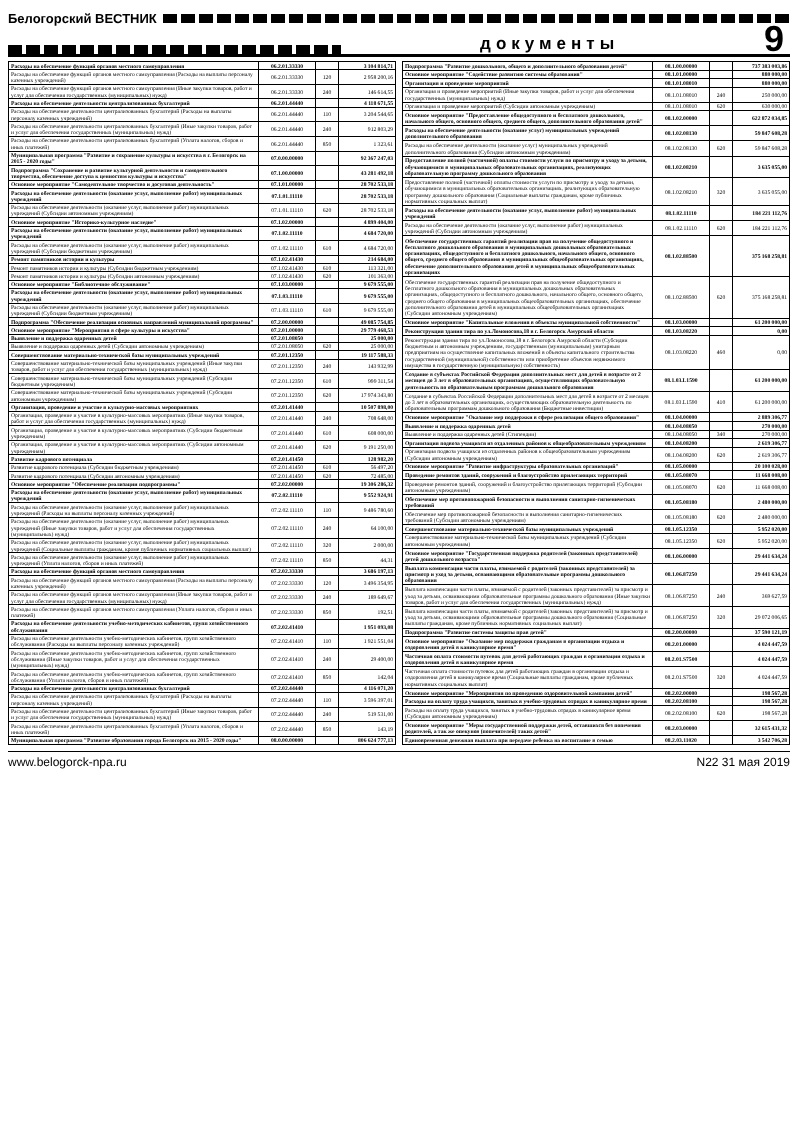Белогорский ВЕСТНИК
документы 9
| Расходы на обеспечение функций органов местного самоуправления | 06.2.01.33330 | | 3 104 814,71 |
| Расходы на обеспечение функций органов местного самоуправления (Расходы на выплаты персоналу казенных учреждений) | 06.2.01.33330 | 120 | 2 958 200,16 |
| Расходы на обеспечение функций органов местного самоуправления (Иные закупки товаров, работ и услуг для обеспечения государственных (муниципальных) нужд) | 06.2.01.33330 | 240 | 146 614,55 |
| Расходы на обеспечение деятельности централизованных бухгалтерий | 06.2.01.44440 | | 4 118 671,55 |
| Расходы на обеспечение деятельности централизованных бухгалтерий (Расходы на выплаты персоналу казенных учреждений) | 06.2.01.44440 | 110 | 3 204 544,65 |
| Расходы на обеспечение деятельности централизованных бухгалтерий (Иные закупки товаров, работ и услуг для обеспечения государственных (муниципальных) нужд) | 06.2.01.44440 | 240 | 912 803,29 |
| Расходы на обеспечение деятельности централизованных бухгалтерий (Уплата налогов, сборов и иных платежей) | 06.2.01.44440 | 850 | 1 323,61 |
| Муниципальная программа "Развитие и сохранение культуры и искусства в г. Белогорск на 2015 - 2020 годы" | 07.0.00.00000 | | 92 367 247,03 |
| Подпрограмма "Сохранение и развитие культурной деятельности и самодеятельного творчества, обеспечение доступа к ценностям культуры и искусства" | 07.1.00.00000 | | 43 281 492,18 |
| Основное мероприятие "Самодеятельное творчество и досуговая деятельность" | 07.1.01.00000 | | 28 702 533,18 |
| Расходы на обеспечение деятельности (оказание услуг, выполнение работ) муниципальных учреждений | 07.1.01.11110 | | 28 702 533,18 |
| Расходы на обеспечение деятельности (оказание услуг, выполнение работ) муниципальных учреждений (Субсидии автономным учреждениям) | 07.1.01.11110 | 620 | 28 702 533,18 |
| Основное мероприятие "Историко-культурное наследие" | 07.1.02.00000 | | 4 899 404,00 |
| Расходы на обеспечение деятельности (оказание услуг, выполнение работ) муниципальных учреждений | 07.1.02.11110 | | 4 684 720,00 |
| Расходы на обеспечение деятельности (оказание услуг, выполнение работ) муниципальных учреждений (Субсидии бюджетным учреждениям) | 07.1.02.11110 | 610 | 4 684 720,00 |
| Ремонт памятников истории и культуры | 07.1.02.41430 | | 214 684,00 |
| Ремонт памятников истории и культуры (Субсидии бюджетным учреждениям) | 07.1.02.41430 | 610 | 113 321,00 |
| Ремонт памятников истории и культуры (Субсидии автономным учреждениям) | 07.1.02.41430 | 620 | 101 363,00 |
| Основное мероприятие "Библиотечное обслуживание" | 07.1.03.00000 | | 9 679 555,00 |
| Расходы на обеспечение деятельности (оказание услуг, выполнение работ) муниципальных учреждений | 07.1.03.11110 | | 9 679 555,00 |
| Расходы на обеспечение деятельности (оказание услуг, выполнение работ) муниципальных учреждений (Субсидии бюджетным учреждениям) | 07.1.03.11110 | 610 | 9 679 555,00 |
| Подпрограмма "Обеспечение реализации основных направлений муниципальной программы" | 07.2.00.00000 | | 49 085 754,85 |
| Основное мероприятие "Мероприятия в сфере культуры и искусства" | 07.2.01.00000 | | 29 779 468,53 |
| Выявление и поддержка одаренных детей | 07.2.01.08050 | | 25 000,00 |
| Выявление и поддержка одаренных детей (Субсидии автономным учреждениям) | 07.2.01.08050 | 620 | 25 000,00 |
| Совершенствование материально-технической базы муниципальных учреждений | 07.2.01.12350 | | 19 117 588,33 |
| Совершенствование материально-технической базы муниципальных учреждений (Иные закупки товаров, работ и услуг для обеспечения государственных (муниципальных) нужд) | 07.2.01.12350 | 240 | 143 932,99 |
| Совершенствование материально-технической базы муниципальных учреждений (Субсидии бюджетным учреждениям) | 07.2.01.12350 | 610 | 999 311,54 |
| Совершенствование материально-технической базы муниципальных учреждений (Субсидии автономным учреждениям) | 07.2.01.12350 | 620 | 17 974 343,80 |
| Организация, проведение и участие в культурно-массовых мероприятиях | 07.2.01.41440 | | 10 507 898,00 |
| Организация, проведение и участие в культурно-массовых мероприятиях (Иные закупки товаров, работ и услуг для обеспечения государственных (муниципальных) нужд) | 07.2.01.41440 | 240 | 708 648,00 |
| Организация, проведение и участие в культурно-массовых мероприятиях (Субсидии бюджетным учреждениям) | 07.2.01.41440 | 610 | 608 000,00 |
| Организация, проведение и участие в культурно-массовых мероприятиях (Субсидии автономным учреждениям) | 07.2.01.41440 | 620 | 9 191 250,00 |
| Развитие кадрового потенциала | 07.2.01.41450 | | 128 982,20 |
| Развитие кадрового потенциала (Субсидии бюджетным учреждениям) | 07.2.01.41450 | 610 | 56 497,20 |
| Развитие кадрового потенциала (Субсидии автономным учреждениям) | 07.2.01.41450 | 620 | 72 485,00 |
| Основное мероприятие "Обеспечение реализации подпрограммы" | 07.2.02.00000 | | 19 306 286,32 |
| Расходы на обеспечение деятельности (оказание услуг, выполнение работ) муниципальных учреждений | 07.2.02.11110 | | 9 552 924,91 |
| Расходы на обеспечение деятельности (оказание услуг, выполнение работ) муниципальных учреждений (Расходы на выплаты персоналу казенных учреждений) | 07.2.02.11110 | 110 | 9 486 780,60 |
| Расходы на обеспечение деятельности (оказание услуг, выполнение работ) муниципальных учреждений (Иные закупки товаров, работ и услуг для обеспечения государственных (муниципальных) нужд) | 07.2.02.11110 | 240 | 64 100,00 |
| Расходы на обеспечение деятельности (оказание услуг, выполнение работ) муниципальных учреждений (Социальные выплаты гражданам, кроме публичных нормативных социальных выплат) | 07.2.02.11110 | 320 | 2 000,00 |
| Расходы на обеспечение деятельности (оказание услуг, выполнение работ) муниципальных учреждений (Уплата налогов, сборов и иных платежей) | 07.2.02.11110 | 850 | 44,31 |
| Расходы на обеспечение функций органов местного самоуправления | 07.2.02.33330 | | 3 686 197,13 |
| Расходы на обеспечение функций органов местного самоуправления (Расходы на выплаты персоналу казенных учреждений) | 07.2.02.33330 | 120 | 3 496 354,95 |
| Расходы на обеспечение функций органов местного самоуправления (Иные закупки товаров, работ и услуг для обеспечения государственных (муниципальных) нужд) | 07.2.02.33330 | 240 | 189 649,67 |
| Расходы на обеспечение функций органов местного самоуправления (Уплата налогов, сборов и иных платежей) | 07.2.02.33330 | 850 | 192,51 |
| Расходы на обеспечение деятельности учебно-методических кабинетов, групп хозяйственного обслуживания | 07.2.02.41410 | | 1 951 093,08 |
| Расходы на обеспечение деятельности учебно-методических кабинетов, групп хозяйственного обслуживания (Расходы на выплаты персоналу казенных учреждений) | 07.2.02.41410 | 110 | 1 921 551,04 |
| Расходы на обеспечение деятельности учебно-методических кабинетов, групп хозяйственного обслуживания (Иные закупки товаров, работ и услуг для обеспечения государственных (муниципальных) нужд) | 07.2.02.41410 | 240 | 29 400,00 |
| Расходы на обеспечение деятельности учебно-методических кабинетов, групп хозяйственного обслуживания (Уплата налогов, сборов и иных платежей) | 07.2.02.41410 | 850 | 142,04 |
| Расходы на обеспечение деятельности централизованных бухгалтерий | 07.2.02.44440 | | 4 116 071,20 |
| Расходы на обеспечение деятельности централизованных бухгалтерий (Расходы на выплаты персоналу казенных учреждений) | 07.2.02.44440 | 110 | 3 596 397,01 |
| Расходы на обеспечение деятельности централизованных бухгалтерий (Иные закупки товаров, работ и услуг для обеспечения государственных (муниципальных) нужд) | 07.2.02.44440 | 240 | 519 531,00 |
| Расходы на обеспечение деятельности централизованных бухгалтерий (Уплата налогов, сборов и иных платежей) | 07.2.02.44440 | 850 | 143,19 |
| Муниципальная программа "Развитие образования города Белогорск на 2015 - 2020 годы" | 08.0.00.00000 | | 806 624 777,13 |
| Подпрограмма "Развитие дошкольного, общего и дополнительного образования детей" | 08.1.00.00000 | | 737 383 003,86 |
| Основное мероприятие "Содействие развитию системы образования" | 08.1.01.00000 | | 880 000,00 |
| Организация и проведение мероприятий | 08.1.01.08010 | | 880 000,00 |
| Организация и проведение мероприятий (Иные закупки товаров, работ и услуг для обеспечения государственных (муниципальных) нужд) | 08.1.01.08010 | 240 | 250 000,00 |
| Организация и проведение мероприятий (Субсидии автономным учреждениям) | 08.1.01.08010 | 620 | 630 000,00 |
| Основное мероприятие "Предоставление общедоступного и бесплатного дошкольного, начального общего, основного общего, среднего общего, дополнительного образования детей" | 08.1.02.00000 | | 622 872 034,85 |
| Расходы на обеспечение деятельности (оказание услуг) муниципальных учреждений дополнительного образования | 08.1.02.08130 | | 59 847 608,28 |
| Расходы на обеспечение деятельности (оказание услуг) муниципальных учреждений дополнительного образования (Субсидии автономным учреждениям) | 08.1.02.08130 | 620 | 59 847 608,28 |
| Предоставление полной (частичной) оплаты стоимости услуги по присмотру и уходу за детьми, обучающимися в муниципальных образовательных организациях, реализующих образовательную программу дошкольного образования | 08.1.02.08210 | | 3 635 055,00 |
| Предоставление полной (частичной) оплаты стоимости услуги по присмотру и уходу за детьми, обучающимися в муниципальных образовательных организациях, реализующих образовательную программу дошкольного образования (Социальные выплаты гражданам, кроме публичных нормативных социальных выплат) | 08.1.02.08210 | 320 | 3 635 055,00 |
| Расходы на обеспечение деятельности (оказание услуг, выполнение работ) муниципальных учреждений | 08.1.02.11110 | | 184 221 112,76 |
| Расходы на обеспечение деятельности (оказание услуг, выполнение работ) муниципальных учреждений (Субсидии автономным учреждениям) | 08.1.02.11110 | 620 | 184 221 112,76 |
| Обеспечение государственных гарантий реализации прав на получение общедоступного и бесплатного дошкольного образования в муниципальных дошкольных образовательных организациях, общедоступного и бесплатного дошкольного, начального общего, основного общего, среднего общего образования в муниципальных общеобразовательных организациях, обеспечение дополнительного образования детей в муниципальных общеобразовательных организациях | 08.1.02.88500 | | 375 168 258,81 |
| Обеспечение государственных гарантий реализации прав на получение общедоступного и бесплатного дошкольного образования в муниципальных дошкольных образовательных организациях, общедоступного и бесплатного дошкольного, начального общего, основного общего, среднего общего образования в муниципальных общеобразовательных организациях, обеспечение дополнительного образования детей в муниципальных общеобразовательных организациях (Субсидии автономным учреждениям) | 08.1.02.88500 | 620 | 375 168 258,81 |
| Основное мероприятие "Капитальные вложения в объекты муниципальной собственности" | 08.1.03.00000 | | 61 200 000,00 |
| Реконструкция здания тира по ул.Ломоносова,18 в г. Белогорск Амурской области | 08.1.03.08220 | | 0,00 |
| Реконструкция здания тира по ул.Ломоносова,18 в г. Белогорск Амурской области (Субсидии бюджетным и автономным учреждениям, государственным (муниципальным) унитарным предприятиям на осуществление капитальных вложений в объекты капитального строительства государственной (муниципальной) собственности или приобретение объектов недвижимого имущества в государственную (муниципальную) собственность) | 08.1.03.08220 | 460 | 0,00 |
| Создание в субъектах Российской Федерации дополнительных мест для детей в возрасте от 2 месяцев до 3 лет в образовательных организациях, осуществляющих образовательную деятельность по образовательным программам дошкольного образования | 08.1.03.L1590 | | 61 200 000,00 |
| Создание в субъектах Российской Федерации дополнительных мест для детей в возрасте от 2 месяцев до 3 лет в образовательных организациях, осуществляющих образовательную деятельность по образовательным программам дошкольного образования (Бюджетные инвестиции) | 08.1.03.L1590 | 410 | 61 200 000,00 |
| Основное мероприятие "Оказание мер поддержки в сфере реализации общего образования" | 08.1.04.00000 | | 2 889 306,77 |
| Выявление и поддержка одаренных детей | 08.1.04.08050 | | 270 000,00 |
| Выявление и поддержка одаренных детей (Стипендии) | 08.1.04.08050 | 340 | 270 000,00 |
| Организация подвоза учащихся из отдаленных районов к общеобразовательным учреждениям | 08.1.04.08200 | | 2 619 306,77 |
| Организация подвоза учащихся из отдаленных районов к общеобразовательным учреждениям (Субсидии автономным учреждениям) | 08.1.04.08200 | 620 | 2 619 306,77 |
| Основное мероприятие "Развитие инфраструктуры образовательных организаций" | 08.1.05.00000 | | 20 100 028,00 |
| Проведение ремонтов зданий, сооружений и благоустройство прилегающих территорий | 08.1.05.08070 | | 11 668 008,00 |
| Проведение ремонтов зданий, сооружений и благоустройство прилегающих территорий (Субсидии автономным учреждениям) | 08.1.05.08070 | 620 | 11 668 008,00 |
| Обеспечение мер противопожарной безопасности и выполнения санитарно-гигиенических требований | 08.1.05.08180 | | 2 480 000,00 |
| Обеспечение мер противопожарной безопасности и выполнения санитарно-гигиенических требований (Субсидии автономным учреждениям) | 08.1.05.08180 | 620 | 2 480 000,00 |
| Совершенствование материально-технической базы муниципальных учреждений | 08.1.05.12350 | | 5 952 020,00 |
| Совершенствование материально-технической базы муниципальных учреждений (Субсидии автономным учреждениям) | 08.1.05.12350 | 620 | 5 952 020,00 |
| Основное мероприятие "Государственная поддержка родителей (законных представителей) детей дошкольного возраста" | 08.1.06.00000 | | 29 441 634,24 |
| Выплата компенсации части платы, взимаемой с родителей (законных представителей) за присмотр и уход за детьми, осваивающими образовательные программы дошкольного образования | 08.1.06.87250 | | 29 441 634,24 |
| Выплата компенсации части платы, взимаемой с родителей (законных представителей) за присмотр и уход за детьми, осваивающими образовательные программы дошкольного образования (Иные закупки товаров, работ и услуг для обеспечения государственных (муниципальных) нужд) | 08.1.06.87250 | 240 | 369 627,59 |
| Выплата компенсации части платы, взимаемой с родителей (законных представителей) за присмотр и уход за детьми, осваивающими образовательные программы дошкольного образования (Социальные выплаты гражданам, кроме публичных нормативных социальных выплат) | 08.1.06.87250 | 320 | 29 072 006,65 |
| Подпрограмма "Развитие системы защиты прав детей" | 08.2.00.00000 | | 37 590 121,19 |
| Основное мероприятие "Оказание мер поддержки гражданам в организации отдыха и оздоровления детей в каникулярное время" | 08.2.01.00000 | | 4 024 447,59 |
| Частичная оплата стоимости путевок для детей работающих граждан в организации отдыха и оздоровления детей в каникулярное время | 08.2.01.S7500 | | 4 024 447,59 |
| Частичная оплата стоимости путевок для детей работающих граждан в организации отдыха и оздоровления детей в каникулярное время (Социальные выплаты гражданам, кроме публичных нормативных социальных выплат) | 08.2.01.S7500 | 320 | 4 024 447,59 |
| Основное мероприятие "Мероприятия по проведению оздоровительной кампании детей" | 08.2.02.00000 | | 198 567,28 |
| Расходы на оплату труда учащихся, занятых в учебно-трудовых отрядах в каникулярное время | 08.2.02.08100 | | 198 567,28 |
| Расходы на оплату труда учащихся, занятых в учебно-трудовых отрядах в каникулярное время (Субсидии автономным учреждениям) | 08.2.02.08100 | 620 | 198 567,28 |
| Основное мероприятие "Меры государственной поддержки детей, оставшихся без попечения родителей, а так же опекунов (попечителей) таких детей" | 08.2.03.00000 | | 32 615 431,32 |
| Единовременная денежная выплата при передаче ребенка на воспитание в семью | 08.2.03.11020 | | 3 542 706,28 |
www.belogorck-npa.ru N22 31 мая 2019